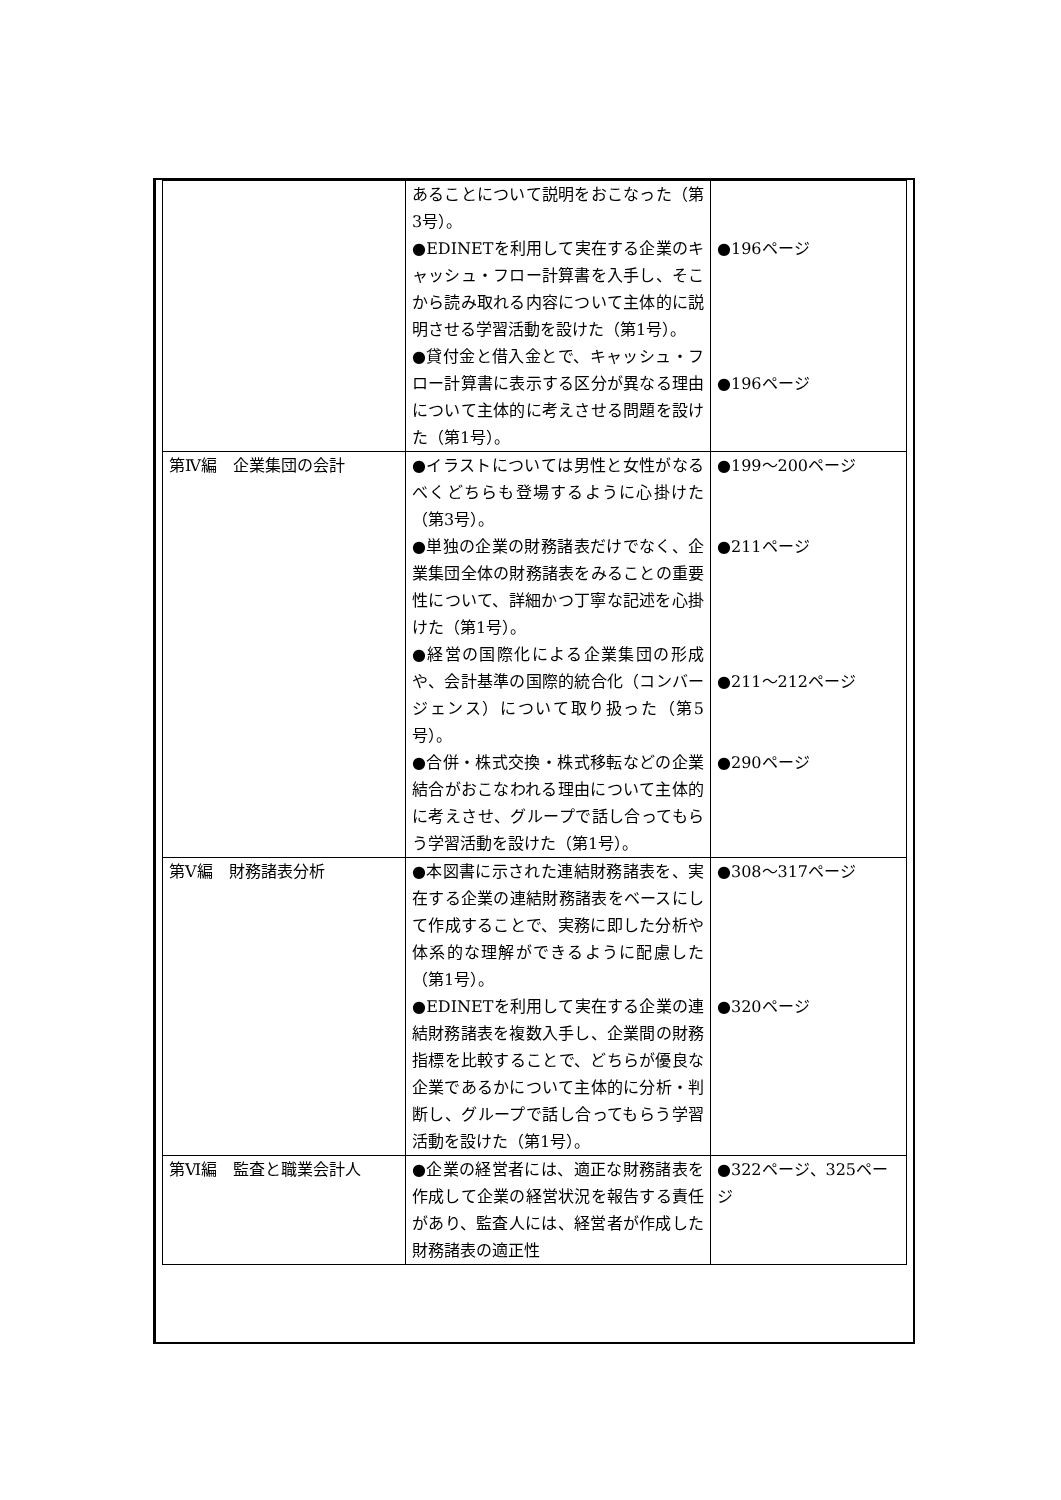| | あることについて説明をおこなった（第3号）。 ●EDINETを利用して実在する企業のキャッシュ・フロー計算書を入手し、そこから読み取れる内容について主体的に説明させる学習活動を設けた（第1号）。 ●貸付金と借入金とで、キャッシュ・フロー計算書に表示する区分が異なる理由について主体的に考えさせる問題を設けた（第1号）。 | ●196ページ ●196ページ |
| 第Ⅳ編 企業集団の会計 | ●イラストについては男性と女性がなるべくどちらも登場するように心掛けた（第3号）。 ●単独の企業の財務諸表だけでなく、企業集団全体の財務諸表をみることの重要性について、詳細かつ丁寧な記述を心掛けた（第1号）。 ●経営の国際化による企業集団の形成や、会計基準の国際的統合化（コンバージェンス）について取り扱った（第5号）。 ●合併・株式交換・株式移転などの企業結合がおこなわれる理由について主体的に考えさせ、グループで話し合ってもらう学習活動を設けた（第1号）。 | ●199～200ページ ●211ページ ●211～212ページ ●290ページ |
| 第Ⅴ編 財務諸表分析 | ●本図書に示された連結財務諸表を、実在する企業の連結財務諸表をベースにして作成することで、実務に即した分析や体系的な理解ができるように配慮した（第1号）。 ●EDINETを利用して実在する企業の連結財務諸表を複数入手し、企業間の財務指標を比較することで、どちらが優良な企業であるかについて主体的に分析・判断し、グループで話し合ってもらう学習活動を設けた（第1号）。 | ●308～317ページ ●320ページ |
| 第Ⅵ編 監査と職業会計人 | ●企業の経営者には、適正な財務諸表を作成して企業の経営状況を報告する責任があり、監査人には、経営者が作成した財務諸表の適正性 | ●322ページ、325ページ |